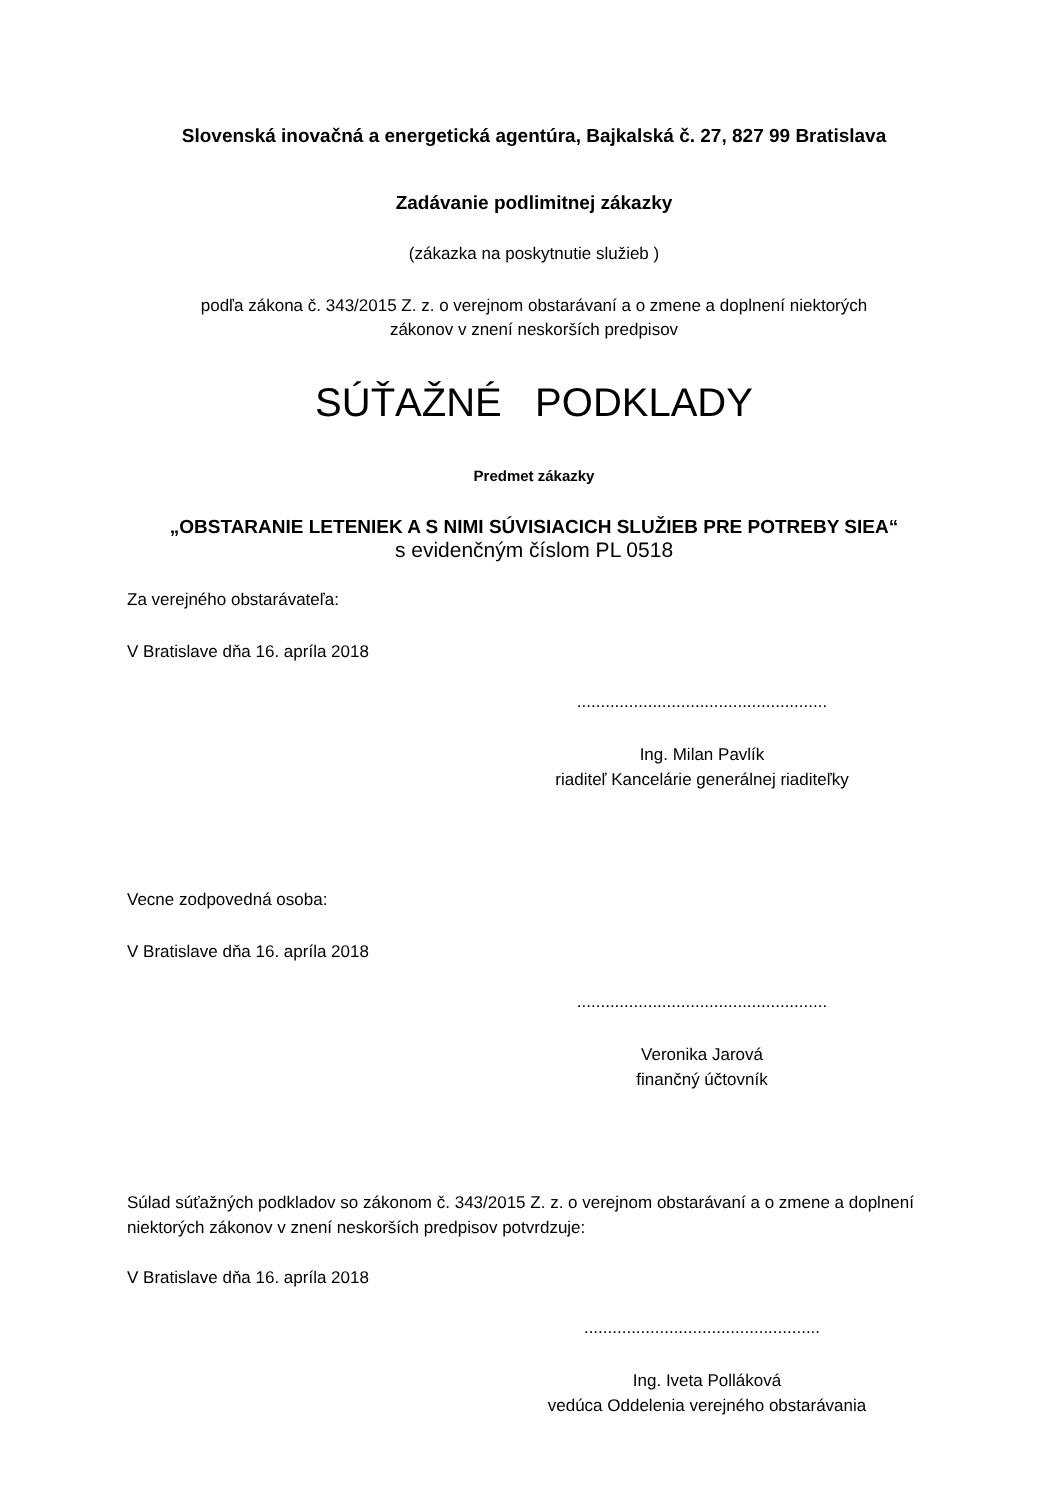Slovenská inovačná a energetická agentúra, Bajkalská č. 27, 827 99 Bratislava
Zadávanie podlimitnej zákazky
(zákazka na poskytnutie služieb )
podľa zákona č. 343/2015 Z. z. o verejnom obstarávaní a o zmene a doplnení niektorých
zákonov v znení neskorších predpisov
SÚŤAŽNÉ PODKLADY
Predmet zákazky
„OBSTARANIE LETENIEK A S NIMI SÚVISIACICH SLUŽIEB PRE POTREBY SIEA“
s evidenčným číslom PL 0518
Za verejného obstarávateľa:
V Bratislave dňa 16. apríla 2018
.....................................................
Ing. Milan Pavlík
riaditeľ Kancelárie generálnej riaditeľky
Vecne zodpovedná osoba:
V Bratislave dňa 16. apríla 2018
.....................................................
Veronika Jarová
finančný účtovník
Súlad súťažných podkladov so zákonom č. 343/2015 Z. z. o verejnom obstarávaní a o zmene a doplnení niektorých zákonov v znení neskorších predpisov potvrdzuje:
V Bratislave dňa 16. apríla 2018
..................................................
Ing. Iveta Polláková
vedúca Oddelenia verejného obstarávania